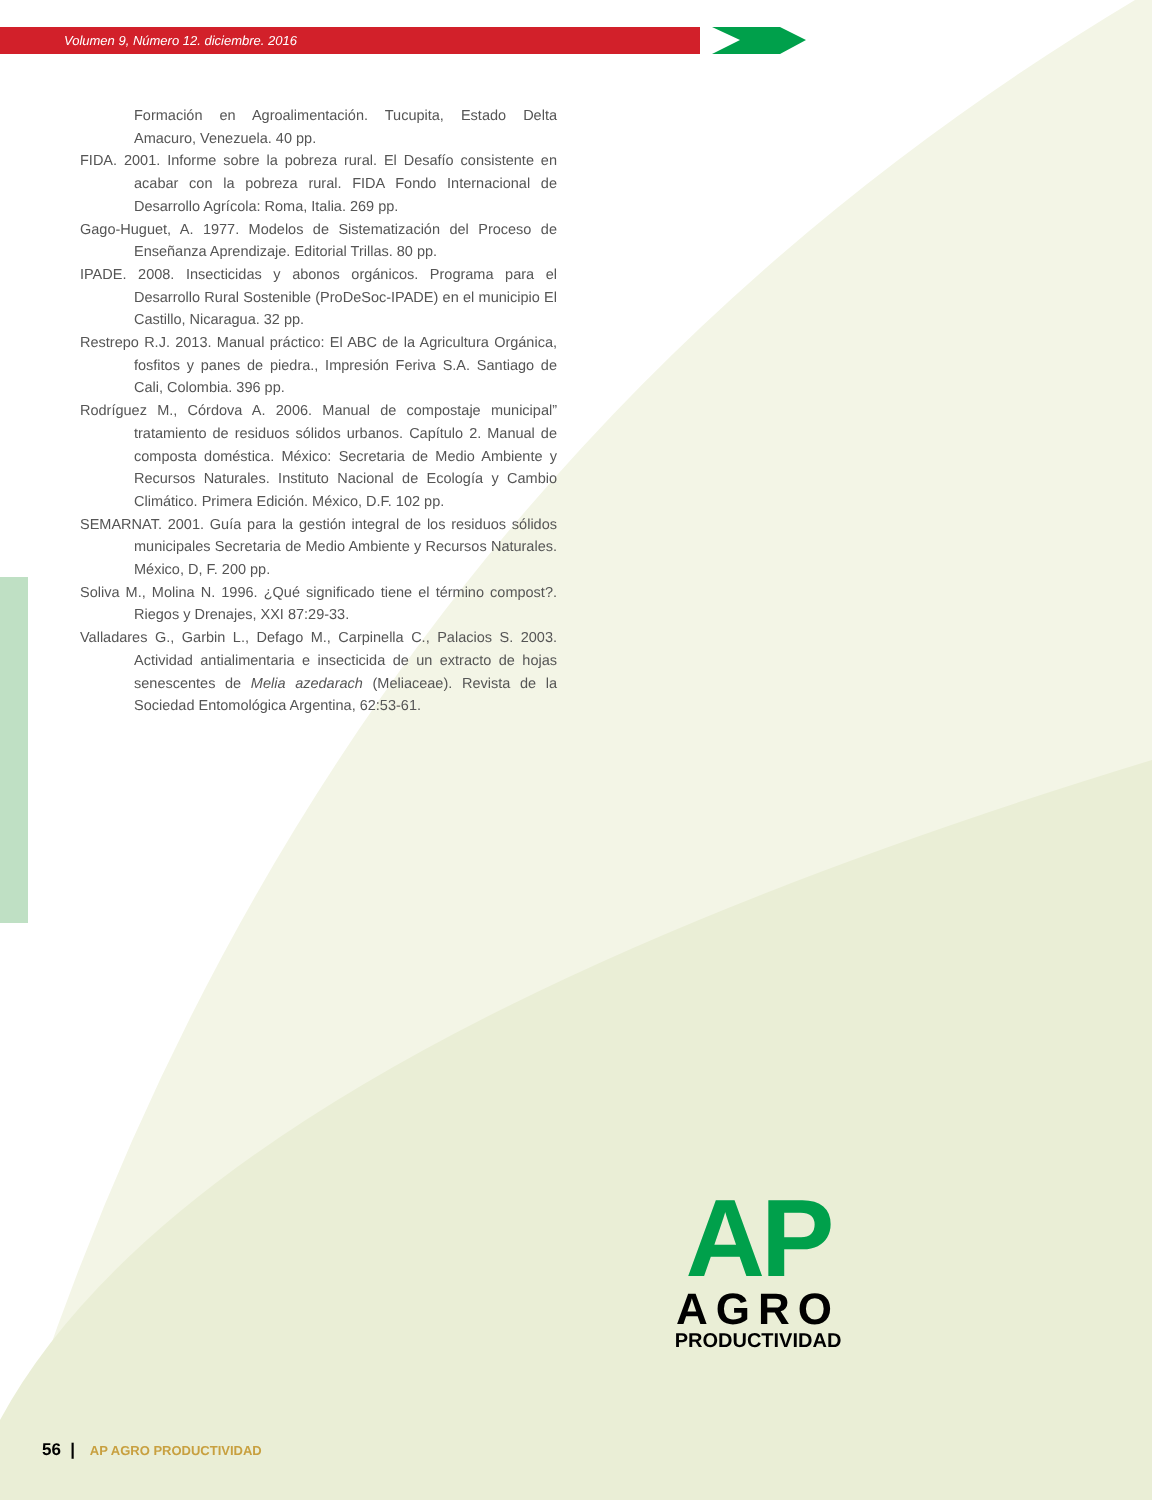Volumen 9, Número 12. diciembre. 2016
Formación en Agroalimentación. Tucupita, Estado Delta Amacuro, Venezuela. 40 pp.
FIDA. 2001. Informe sobre la pobreza rural. El Desafío consistente en acabar con la pobreza rural. FIDA Fondo Internacional de Desarrollo Agrícola: Roma, Italia. 269 pp.
Gago-Huguet, A. 1977. Modelos de Sistematización del Proceso de Enseñanza Aprendizaje. Editorial Trillas. 80 pp.
IPADE. 2008. Insecticidas y abonos orgánicos. Programa para el Desarrollo Rural Sostenible (ProDeSoc-IPADE) en el municipio El Castillo, Nicaragua. 32 pp.
Restrepo R.J. 2013. Manual práctico: El ABC de la Agricultura Orgánica, fosfitos y panes de piedra., Impresión Feriva S.A. Santiago de Cali, Colombia. 396 pp.
Rodríguez M., Córdova A. 2006. Manual de compostaje municipal” tratamiento de residuos sólidos urbanos. Capítulo 2. Manual de composta doméstica. México: Secretaria de Medio Ambiente y Recursos Naturales. Instituto Nacional de Ecología y Cambio Climático. Primera Edición. México, D.F. 102 pp.
SEMARNAT. 2001. Guía para la gestión integral de los residuos sólidos municipales Secretaria de Medio Ambiente y Recursos Naturales. México, D, F. 200 pp.
Soliva M., Molina N. 1996. ¿Qué significado tiene el término compost?. Riegos y Drenajes, XXI 87:29-33.
Valladares G., Garbin L., Defago M., Carpinella C., Palacios S. 2003. Actividad antialimentaria e insecticida de un extracto de hojas senescentes de Melia azedarach (Meliaceae). Revista de la Sociedad Entomológica Argentina, 62:53-61.
AP
AGRO
PRODUCTIVIDAD
56 | AP AGRO PRODUCTIVIDAD